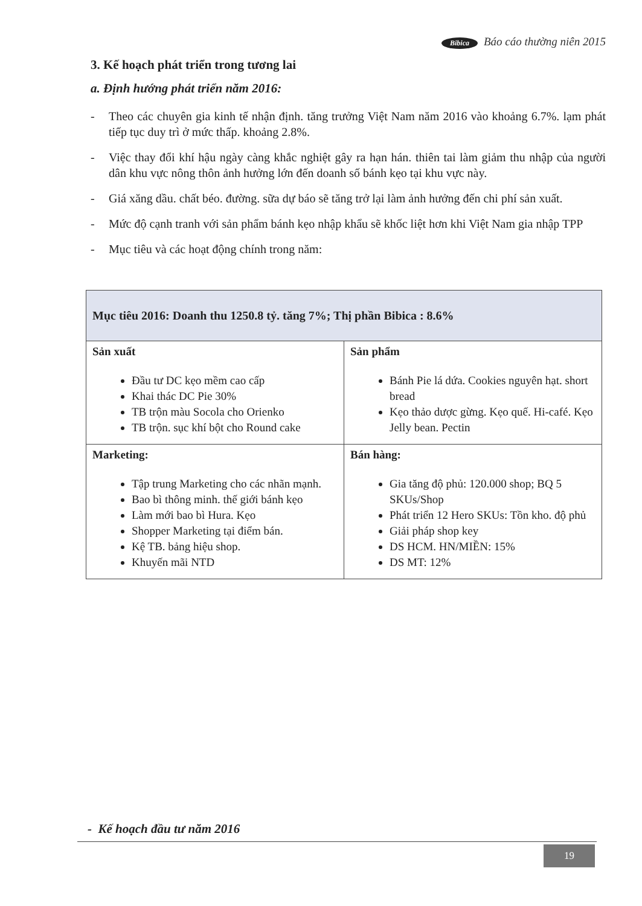Bibica Báo cáo thường niên 2015
3. Kế hoạch phát triển trong tương lai
a. Định hướng phát triển năm 2016:
- Theo các chuyên gia kinh tế nhận định. tăng trưởng Việt Nam năm 2016 vào khoảng 6.7%. lạm phát tiếp tục duy trì ở mức thấp. khoảng 2.8%.
- Việc thay đổi khí hậu ngày càng khắc nghiệt gây ra hạn hán. thiên tai làm giảm thu nhập của người dân khu vực nông thôn ảnh hưởng lớn đến doanh số bánh kẹo tại khu vực này.
- Giá xăng dầu. chất béo. đường. sữa dự báo sẽ tăng trở lại làm ảnh hưởng đến chi phí sản xuất.
- Mức độ cạnh tranh với sản phẩm bánh kẹo nhập khẩu sẽ khốc liệt hơn khi Việt Nam gia nhập TPP
- Mục tiêu và các hoạt động chính trong năm:
| Mục tiêu 2016: Doanh thu 1250.8 tỷ. tăng 7%; Thị phần Bibica : 8.6% | |
| --- | --- |
| Sản xuất Đầu tư DC kẹo mềm cao cấp Khai thác DC Pie 30% TB trộn màu Socola cho Orienko TB trộn. sục khí bột cho Round cake | Sản phẩm Bánh Pie lá dứa. Cookies nguyên hạt. short bread Kẹo thảo dược gừng. Kẹo quế. Hi-café. Kẹo Jelly bean. Pectin |
| Marketing: Tập trung Marketing cho các nhãn mạnh. Bao bì thông minh. thế giới bánh kẹo Làm mới bao bì Hura. Kẹo Shopper Marketing tại điểm bán. Kệ TB. bảng hiệu shop. Khuyến mãi NTD | Bán hàng: Gia tăng độ phủ: 120.000 shop; BQ 5 SKUs/Shop Phát triển 12 Hero SKUs: Tồn kho. độ phủ Giải pháp shop key DS HCM. HN/MIỀN: 15% DS MT: 12% |
- Kế hoạch đầu tư năm 2016
19